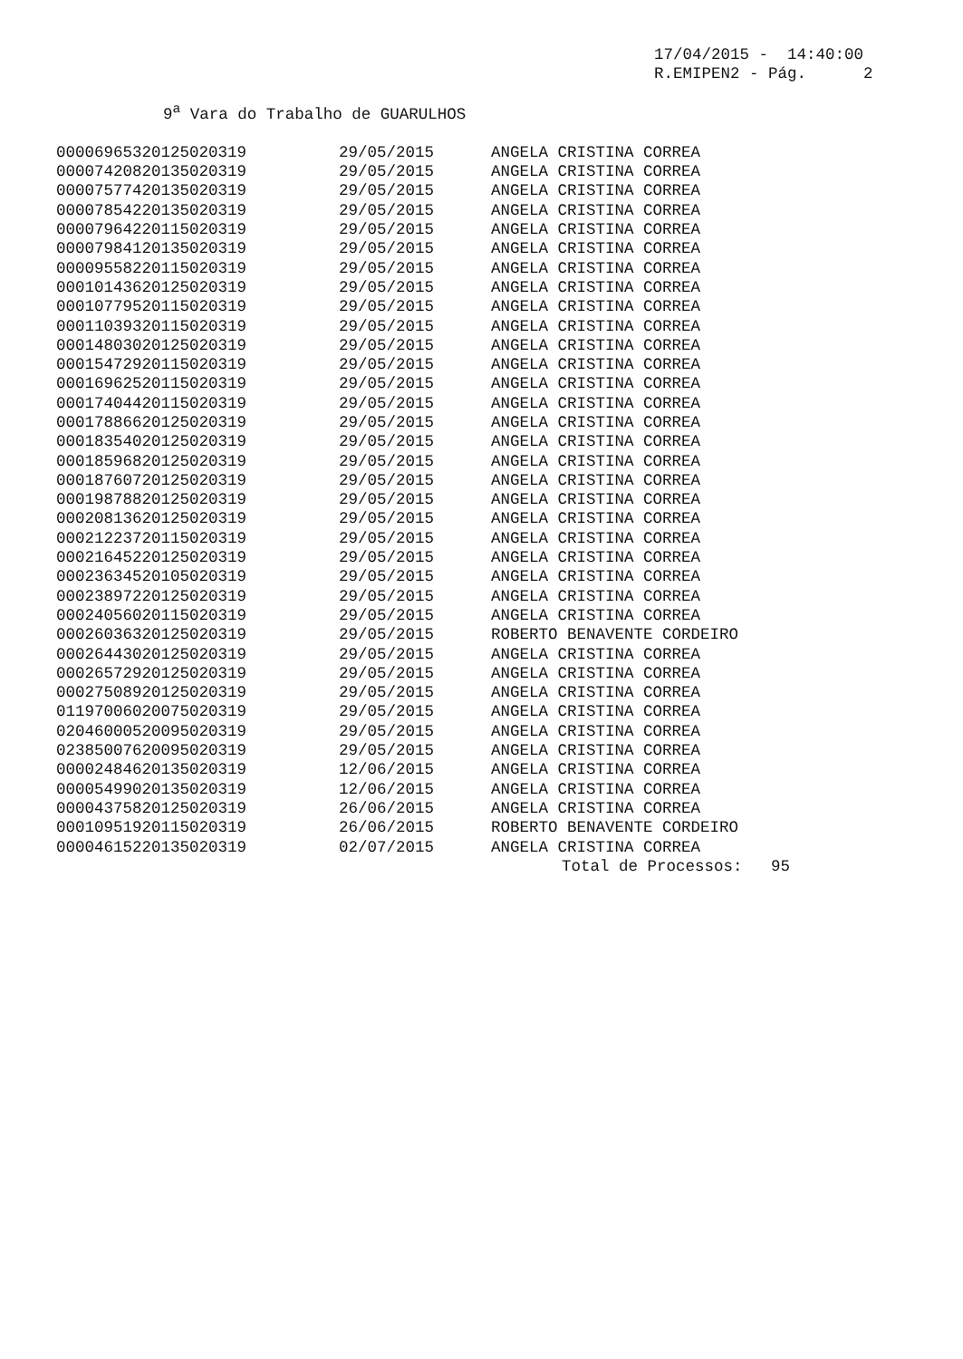17/04/2015 - 14:40:00 R.EMIPEN2 - Pág. 2
9<sup>a</sup> Vara do Trabalho de GUARULHOS
| 00006965320125020319 | 29/05/2015 | ANGELA CRISTINA CORREA |
| 00007420820135020319 | 29/05/2015 | ANGELA CRISTINA CORREA |
| 00007577420135020319 | 29/05/2015 | ANGELA CRISTINA CORREA |
| 00007854220135020319 | 29/05/2015 | ANGELA CRISTINA CORREA |
| 00007964220115020319 | 29/05/2015 | ANGELA CRISTINA CORREA |
| 00007984120135020319 | 29/05/2015 | ANGELA CRISTINA CORREA |
| 00009558220115020319 | 29/05/2015 | ANGELA CRISTINA CORREA |
| 00010143620125020319 | 29/05/2015 | ANGELA CRISTINA CORREA |
| 00010779520115020319 | 29/05/2015 | ANGELA CRISTINA CORREA |
| 00011039320115020319 | 29/05/2015 | ANGELA CRISTINA CORREA |
| 00014803020125020319 | 29/05/2015 | ANGELA CRISTINA CORREA |
| 00015472920115020319 | 29/05/2015 | ANGELA CRISTINA CORREA |
| 00016962520115020319 | 29/05/2015 | ANGELA CRISTINA CORREA |
| 00017404420115020319 | 29/05/2015 | ANGELA CRISTINA CORREA |
| 00017886620125020319 | 29/05/2015 | ANGELA CRISTINA CORREA |
| 00018354020125020319 | 29/05/2015 | ANGELA CRISTINA CORREA |
| 00018596820125020319 | 29/05/2015 | ANGELA CRISTINA CORREA |
| 00018760720125020319 | 29/05/2015 | ANGELA CRISTINA CORREA |
| 00019878820125020319 | 29/05/2015 | ANGELA CRISTINA CORREA |
| 00020813620125020319 | 29/05/2015 | ANGELA CRISTINA CORREA |
| 00021223720115020319 | 29/05/2015 | ANGELA CRISTINA CORREA |
| 00021645220125020319 | 29/05/2015 | ANGELA CRISTINA CORREA |
| 00023634520105020319 | 29/05/2015 | ANGELA CRISTINA CORREA |
| 00023897220125020319 | 29/05/2015 | ANGELA CRISTINA CORREA |
| 00024056020115020319 | 29/05/2015 | ANGELA CRISTINA CORREA |
| 00026036320125020319 | 29/05/2015 | ROBERTO BENAVENTE CORDEIRO |
| 00026443020125020319 | 29/05/2015 | ANGELA CRISTINA CORREA |
| 00026572920125020319 | 29/05/2015 | ANGELA CRISTINA CORREA |
| 00027508920125020319 | 29/05/2015 | ANGELA CRISTINA CORREA |
| 01197006020075020319 | 29/05/2015 | ANGELA CRISTINA CORREA |
| 02046000520095020319 | 29/05/2015 | ANGELA CRISTINA CORREA |
| 02385007620095020319 | 29/05/2015 | ANGELA CRISTINA CORREA |
| 00002484620135020319 | 12/06/2015 | ANGELA CRISTINA CORREA |
| 00005499020135020319 | 12/06/2015 | ANGELA CRISTINA CORREA |
| 00004375820125020319 | 26/06/2015 | ANGELA CRISTINA CORREA |
| 00010951920115020319 | 26/06/2015 | ROBERTO BENAVENTE CORDEIRO |
| 00004615220135020319 | 02/07/2015 | ANGELA CRISTINA CORREA |
Total de Processos: 95